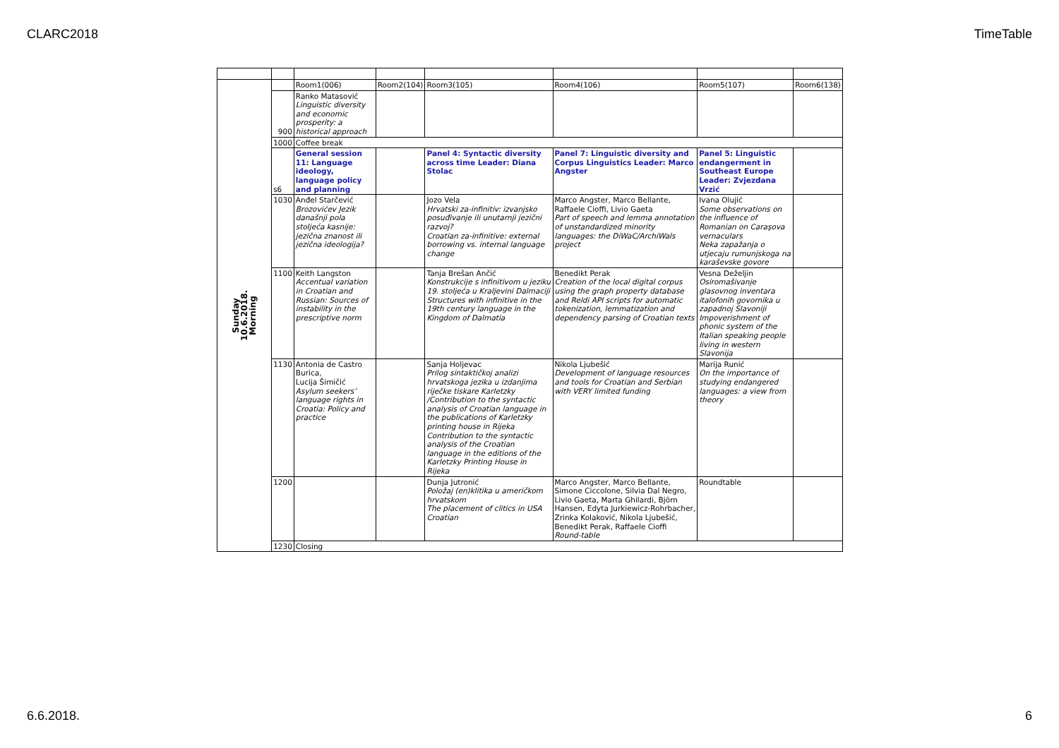CLARC2018 TimeTable
| Sunday 10.6.2018. Morning | | Room1(006) | Room2(104) | Room3(105) | Room4(106) | Room5(107) | Room6(138) |
| | 900 | Ranko Matasović Linguistic diversity and economic prosperity: a historical approach | | | | | |
| | 1000 | Coffee break | | | | | |
| | s6 | General session 11: Language ideology, language policy and planning | | Panel 4: Syntactic diversity across time Leader: Diana Stolac | Panel 7: Linguistic diversity and Corpus Linguistics Leader: Marco Angster | Panel 5: Linguistic endangerment in Southeast Europe Leader: Zvjezdana Vrzić | |
| | 1030 | Anđel Starčević Brozovićev Jezik današnji pola stoljeća kasnije: jezična znanost ili jezična ideologija? | | Jozo Vela Hrvatski za-infinitiv: izvanjsko posuđivanje ili unutarnji jezični razvoj? Croatian za-infinitive: external borrowing vs. internal language change | Marco Angster, Marco Bellante, Raffaele Cioffi, Livio Gaeta Part of speech and lemma annotation of unstandardized minority languages: the DiWaC/ArchiWals project | Ivana Olujić Some observations on the influence of Romanian on Caraşova vernaculars Neka zapažanja o utjecaju rumunjskoga na karaševske govore | |
| | 1100 | Keith Langston Accentual variation in Croatian and Russian: Sources of instability in the prescriptive norm | | Tanja Brešan Ančić Konstrukcije s infinitivom u jeziku 19. stoljeća u Kraljevini Dalmaciji Structures with infinitive in the 19th century language in the Kingdom of Dalmatia | Benedikt Perak Creation of the local digital corpus using the graph property database and Reldi API scripts for automatic tokenization, lemmatization and dependency parsing of Croatian texts | Vesna Deželjin Osiromašivanje glasovnog inventara italofonih govornika u zapadnoj Slavoniji Impoverishment of phonic system of the Italian speaking people living in western Slavonija | |
| | 1130 | Antonia de Castro Burica, Lucija Šimičić Asylum seekers’ language rights in Croatia: Policy and practice | | Sanja Holjevac Prilog sintaktičkoj analizi hrvatskoga jezika u izdanjima riječke tiskare Karletzky /Contribution to the syntactic analysis of Croatian language in the publications of Karletzky printing house in Rijeka Contribution to the syntactic analysis of the Croatian language in the editions of the Karletzky Printing House in Rijeka | Nikola Ljubešić Development of language resources and tools for Croatian and Serbian with VERY limited funding | Marija Runić On the importance of studying endangered languages: a view from theory | |
| | 1200 | | | Dunja Jutronić Položaj (en)klitika u američkom hrvatskom The placement of clitics in USA Croatian | Marco Angster, Marco Bellante, Simone Ciccolone, Silvia Dal Negro, Livio Gaeta, Marta Ghilardi, Björn Hansen, Edyta Jurkiewicz-Rohrbacher, Zrinka Kolaković, Nikola Ljubešić, Benedikt Perak, Raffaele Cioffi Round-table | Roundtable | |
| | 1230 | Closing | | | | | |
6.6.2018. 6